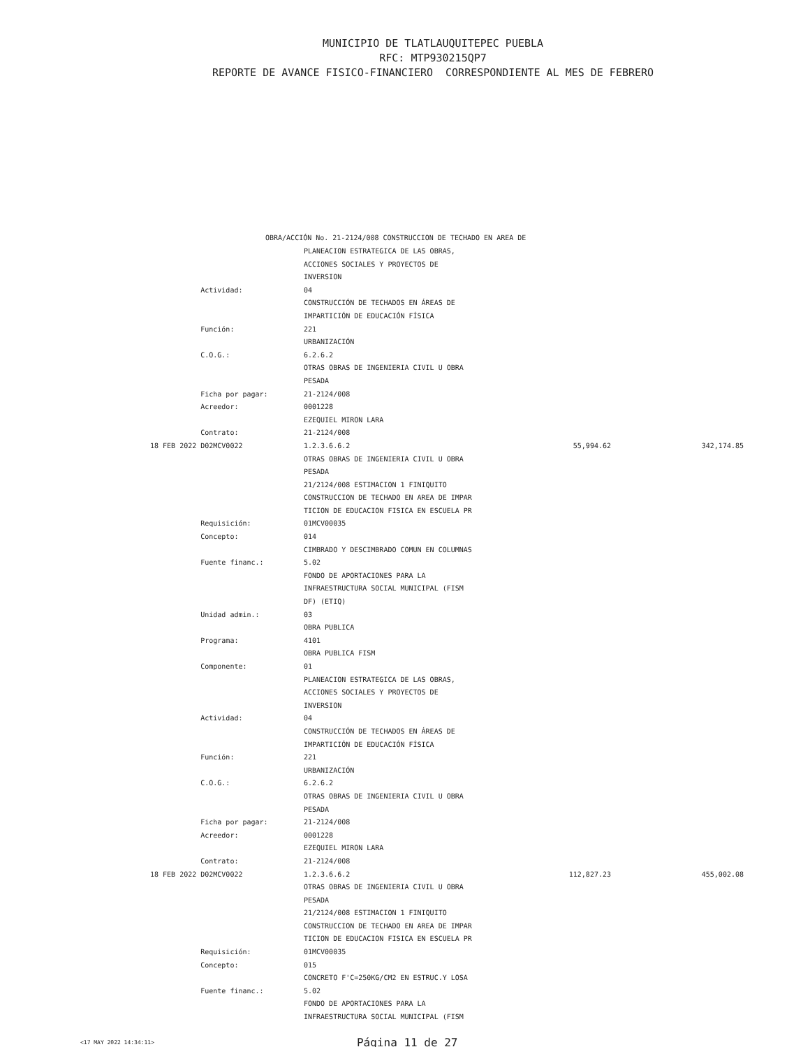MUNICIPIO DE TLATLAUQUITEPEC PUEBLA
RFC: MTP930215QP7
REPORTE DE AVANCE FISICO-FINANCIERO CORRESPONDIENTE AL MES DE FEBRERO
OBRA/ACCIÓN No. 21-2124/008 CONSTRUCCION DE TECHADO EN AREA DE
| | PLANEACION ESTRATEGICA DE LAS OBRAS, | | |
| | ACCIONES SOCIALES Y PROYECTOS DE | | |
| | INVERSION | | |
| Actividad: | 04 | | |
| | CONSTRUCCIÓN DE TECHADOS EN ÁREAS DE | | |
| | IMPARTICIÓN DE EDUCACIÓN FÍSICA | | |
| Función: | 221 | | |
| | URBANIZACIÓN | | |
| C.O.G.: | 6.2.6.2 | | |
| | OTRAS OBRAS DE INGENIERIA CIVIL U OBRA | | |
| | PESADA | | |
| Ficha por pagar: | 21-2124/008 | | |
| Acreedor: | 0001228 | | |
| | EZEQUIEL MIRON LARA | | |
| Contrato: | 21-2124/008 | | |
| 18 FEB 2022 D02MCV0022 | 1.2.3.6.6.2 | 55,994.62 | 342,174.85 |
| | OTRAS OBRAS DE INGENIERIA CIVIL U OBRA | | |
| | PESADA | | |
| | 21/2124/008 ESTIMACION 1 FINIQUITO | | |
| | CONSTRUCCION DE TECHADO EN AREA DE IMPAR | | |
| | TICION DE EDUCACION FISICA EN ESCUELA PR | | |
| Requisición: | 01MCV00035 | | |
| Concepto: | 014 | | |
| | CIMBRADO Y DESCIMBRADO COMUN EN COLUMNAS | | |
| Fuente financ.: | 5.02 | | |
| | FONDO DE APORTACIONES PARA LA | | |
| | INFRAESTRUCTURA SOCIAL MUNICIPAL (FISM | | |
| | DF) (ETIQ) | | |
| Unidad admin.: | 03 | | |
| | OBRA PUBLICA | | |
| Programa: | 4101 | | |
| | OBRA PUBLICA FISM | | |
| Componente: | 01 | | |
| | PLANEACION ESTRATEGICA DE LAS OBRAS, | | |
| | ACCIONES SOCIALES Y PROYECTOS DE | | |
| | INVERSION | | |
| Actividad: | 04 | | |
| | CONSTRUCCIÓN DE TECHADOS EN ÁREAS DE | | |
| | IMPARTICIÓN DE EDUCACIÓN FÍSICA | | |
| Función: | 221 | | |
| | URBANIZACIÓN | | |
| C.O.G.: | 6.2.6.2 | | |
| | OTRAS OBRAS DE INGENIERIA CIVIL U OBRA | | |
| | PESADA | | |
| Ficha por pagar: | 21-2124/008 | | |
| Acreedor: | 0001228 | | |
| | EZEQUIEL MIRON LARA | | |
| Contrato: | 21-2124/008 | | |
| 18 FEB 2022 D02MCV0022 | 1.2.3.6.6.2 | 112,827.23 | 455,002.08 |
| | OTRAS OBRAS DE INGENIERIA CIVIL U OBRA | | |
| | PESADA | | |
| | 21/2124/008 ESTIMACION 1 FINIQUITO | | |
| | CONSTRUCCION DE TECHADO EN AREA DE IMPAR | | |
| | TICION DE EDUCACION FISICA EN ESCUELA PR | | |
| Requisición: | 01MCV00035 | | |
| Concepto: | 015 | | |
| | CONCRETO F'C=250KG/CM2 EN ESTRUC.Y LOSA | | |
| Fuente financ.: | 5.02 | | |
| | FONDO DE APORTACIONES PARA LA | | |
| | INFRAESTRUCTURA SOCIAL MUNICIPAL (FISM | | |
<17 MAY 2022 14:34:11> Página 11 de 27